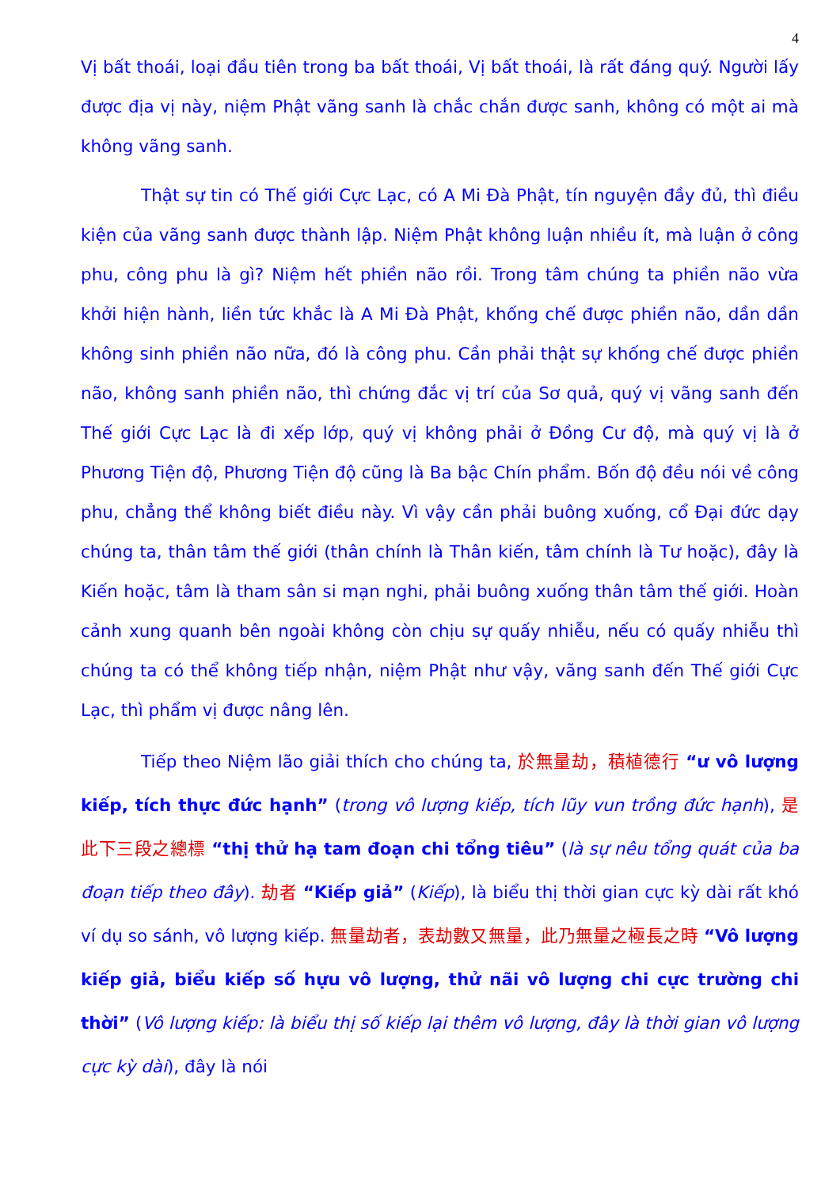4
Vị bất thoái, loại đầu tiên trong ba bất thoái, Vị bất thoái, là rất đáng quý. Người lấy được địa vị này, niệm Phật vãng sanh là chắc chắn được sanh, không có một ai mà không vãng sanh.
Thật sự tin có Thế giới Cực Lạc, có A Mi Đà Phật, tín nguyện đầy đủ, thì điều kiện của vãng sanh được thành lập. Niệm Phật không luận nhiều ít, mà luận ở công phu, công phu là gì? Niệm hết phiền não rồi. Trong tâm chúng ta phiền não vừa khởi hiện hành, liền tức khắc là A Mi Đà Phật, khống chế được phiền não, dần dần không sinh phiền não nữa, đó là công phu. Cần phải thật sự khống chế được phiền não, không sanh phiền não, thì chứng đắc vị trí của Sơ quả, quý vị vãng sanh đến Thế giới Cực Lạc là đi xếp lớp, quý vị không phải ở Đồng Cư độ, mà quý vị là ở Phương Tiện độ, Phương Tiện độ cũng là Ba bậc Chín phẩm. Bốn độ đều nói về công phu, chẳng thể không biết điều này. Vì vậy cần phải buông xuống, cổ Đại đức dạy chúng ta, thân tâm thế giới (thân chính là Thân kiến, tâm chính là Tư hoặc), đây là Kiến hoặc, tâm là tham sân si mạn nghi, phải buông xuống thân tâm thế giới. Hoàn cảnh xung quanh bên ngoài không còn chịu sự quấy nhiễu, nếu có quấy nhiễu thì chúng ta có thể không tiếp nhận, niệm Phật như vậy, vãng sanh đến Thế giới Cực Lạc, thì phẩm vị được nâng lên.
Tiếp theo Niệm lão giải thích cho chúng ta, 於無量劫，積植德行 “ư vô lượng kiếp, tích thực đức hạnh” (trong vô lượng kiếp, tích lũy vun trồng đức hạnh), 是此下三段之總標 “thị thử hạ tam đoạn chi tổng tiêu” (là sự nêu tổng quát của ba đoạn tiếp theo đây). 劫者 “Kiếp giả” (Kiếp), là biểu thị thời gian cực kỳ dài rất khó ví dụ so sánh, vô lượng kiếp. 無量劫者，表劫數又無量，此乃無量之極長之時 “Vô lượng kiếp giả, biểu kiếp số hựu vô lượng, thử nãi vô lượng chi cực trường chi thời” (Vô lượng kiếp: là biểu thị số kiếp lại thêm vô lượng, đây là thời gian vô lượng cực kỳ dài), đây là nói